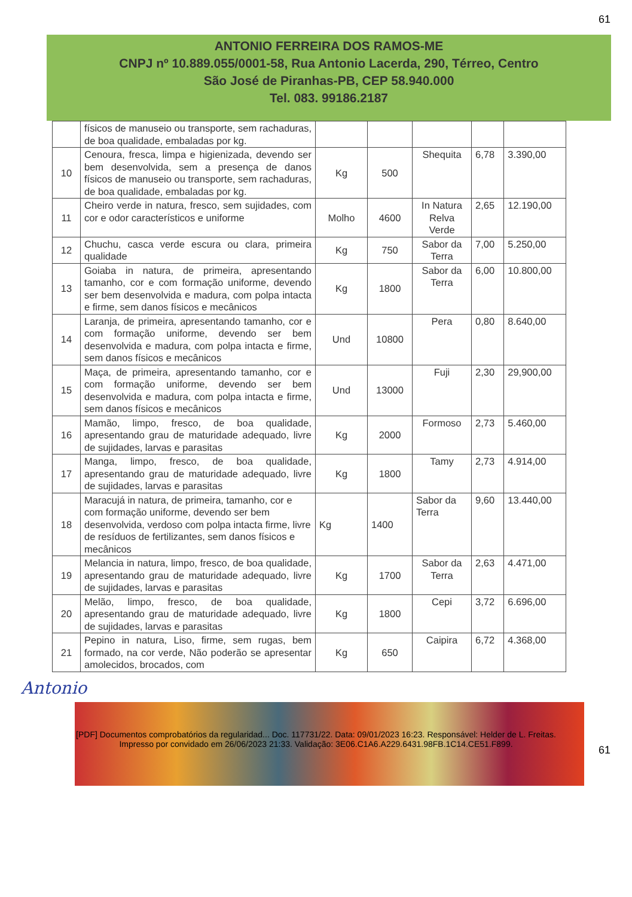61
ANTONIO FERREIRA DOS RAMOS-ME
CNPJ nº 10.889.055/0001-58, Rua Antonio Lacerda, 290, Térreo, Centro
São José de Piranhas-PB, CEP 58.940.000
Tel. 083. 99186.2187
| | físicos de manuseio ou transporte, sem rachaduras, de boa qualidade, embaladas por kg. | | | | | |
| 10 | Cenoura, fresca, limpa e higienizada, devendo ser bem desenvolvida, sem a presença de danos físicos de manuseio ou transporte, sem rachaduras, de boa qualidade, embaladas por kg. | Kg | 500 | Shequita | 6,78 | 3.390,00 |
| 11 | Cheiro verde in natura, fresco, sem sujidades, com cor e odor característicos e uniforme | Molho | 4600 | In Natura Relva Verde | 2,65 | 12.190,00 |
| 12 | Chuchu, casca verde escura ou clara, primeira qualidade | Kg | 750 | Sabor da Terra | 7,00 | 5.250,00 |
| 13 | Goiaba in natura, de primeira, apresentando tamanho, cor e com formação uniforme, devendo ser bem desenvolvida e madura, com polpa intacta e firme, sem danos físicos e mecânicos | Kg | 1800 | Sabor da Terra | 6,00 | 10.800,00 |
| 14 | Laranja, de primeira, apresentando tamanho, cor e com formação uniforme, devendo ser bem desenvolvida e madura, com polpa intacta e firme, sem danos físicos e mecânicos | Und | 10800 | Pera | 0,80 | 8.640,00 |
| 15 | Maça, de primeira, apresentando tamanho, cor e com formação uniforme, devendo ser bem desenvolvida e madura, com polpa intacta e firme, sem danos físicos e mecânicos | Und | 13000 | Fuji | 2,30 | 29,900,00 |
| 16 | Mamão, limpo, fresco, de boa qualidade, apresentando grau de maturidade adequado, livre de sujidades, larvas e parasitas | Kg | 2000 | Formoso | 2,73 | 5.460,00 |
| 17 | Manga, limpo, fresco, de boa qualidade, apresentando grau de maturidade adequado, livre de sujidades, larvas e parasitas | Kg | 1800 | Tamy | 2,73 | 4.914,00 |
| 18 | Maracujá in natura, de primeira, tamanho, cor e com formação uniforme, devendo ser bem desenvolvida, verdoso com polpa intacta firme, livre de resíduos de fertilizantes, sem danos físicos e mecânicos | Kg | 1400 | Sabor da Terra | 9,60 | 13.440,00 |
| 19 | Melancia in natura, limpo, fresco, de boa qualidade, apresentando grau de maturidade adequado, livre de sujidades, larvas e parasitas | Kg | 1700 | Sabor da Terra | 2,63 | 4.471,00 |
| 20 | Melão, limpo, fresco, de boa qualidade, apresentando grau de maturidade adequado, livre de sujidades, larvas e parasitas | Kg | 1800 | Cepi | 3,72 | 6.696,00 |
| 21 | Pepino in natura, Liso, firme, sem rugas, bem formado, na cor verde, Não poderão se apresentar amolecidos, brocados, com | Kg | 650 | Caipira | 6,72 | 4.368,00 |
Antonio
61
[PDF] Documentos comprobatórios da regularidad... Doc. 117731/22. Data: 09/01/2023 16:23. Responsável: Helder de L. Freitas.
Impresso por convidado em 26/06/2023 21:33. Validação: 3E06.C1A6.A229.6431.98FB.1C14.CE51.F899.